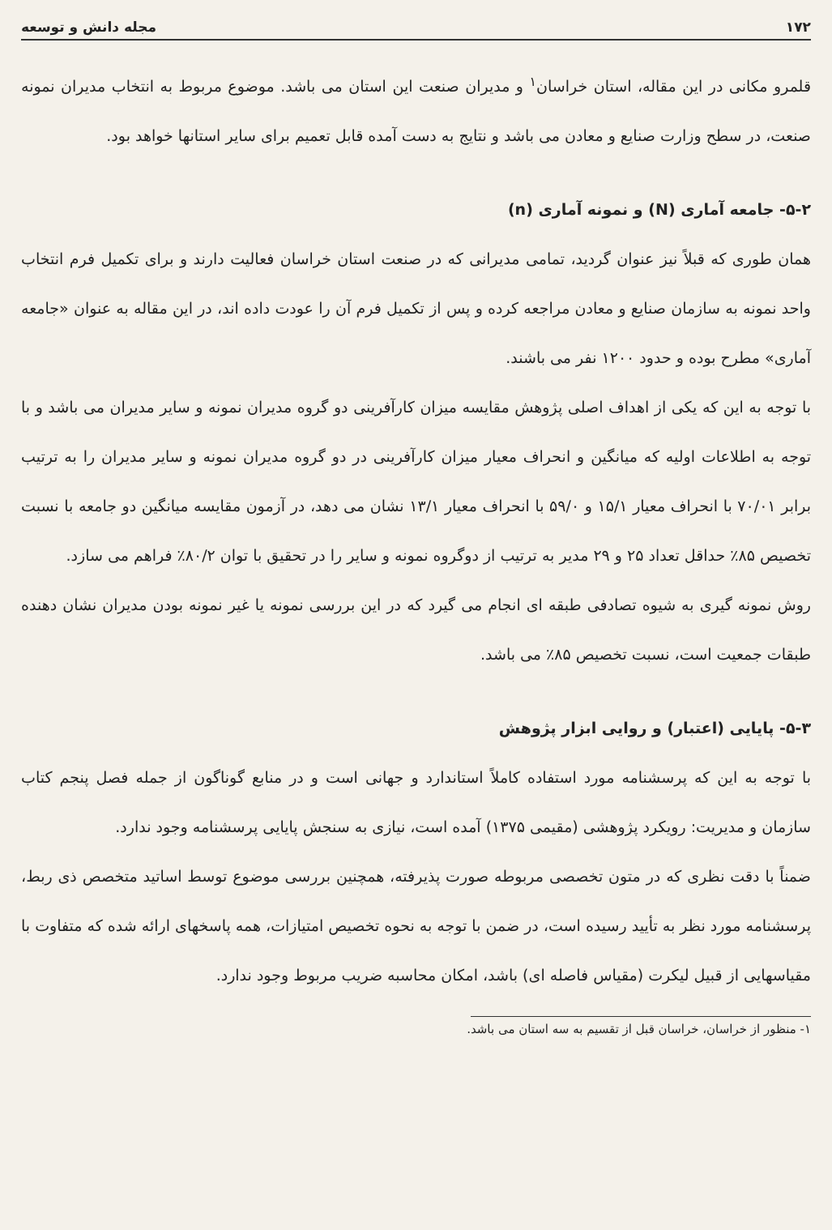۱۷۲ مجله دانش و توسعه
قلمرو مکانی در این مقاله، استان خراسان<sup>۱</sup> و مدیران صنعت این استان می باشد. موضوع مربوط به انتخاب مدیران نمونه صنعت، در سطح وزارت صنایع و معادن می باشد و نتایج به دست آمده قابل تعمیم برای سایر استانها خواهد بود.
۵-۲- جامعه آماری (N) و نمونه آماری (n)
همان طوری که قبلاً نیز عنوان گردید، تمامی مدیرانی که در صنعت استان خراسان فعالیت دارند و برای تکمیل فرم انتخاب واحد نمونه به سازمان صنایع و معادن مراجعه کرده و پس از تکمیل فرم آن را عودت داده اند، در این مقاله به عنوان «جامعه آماری» مطرح بوده و حدود ۱۲۰۰ نفر می باشند.
با توجه به این که یکی از اهداف اصلی پژوهش مقایسه میزان کارآفرینی دو گروه مدیران نمونه و سایر مدیران می باشد و با توجه به اطلاعات اولیه که میانگین و انحراف معیار میزان کارآفرینی در دو گروه مدیران نمونه و سایر مدیران را به ترتیب برابر ۷۰/۰۱ با انحراف معیار ۱۵/۱ و ۵۹/۰ با انحراف معیار ۱۳/۱ نشان می دهد، در آزمون مقایسه میانگین دو جامعه با نسبت تخصیص ۸۵٪ حداقل تعداد ۲۵ و ۲۹ مدیر به ترتیب از دوگروه نمونه و سایر را در تحقیق با توان ۸۰/۲٪ فراهم می سازد.
روش نمونه گیری به شیوه تصادفی طبقه ای انجام می گیرد که در این بررسی نمونه یا غیر نمونه بودن مدیران نشان دهنده طبقات جمعیت است، نسبت تخصیص ۸۵٪ می باشد.
۵-۳- پایایی (اعتبار) و روایی ابزار پژوهش
با توجه به این که پرسشنامه مورد استفاده کاملاً استاندارد و جهانی است و در منابع گوناگون از جمله فصل پنجم کتاب سازمان و مدیریت: رویکرد پژوهشی (مقیمی ۱۳۷۵) آمده است، نیازی به سنجش پایایی پرسشنامه وجود ندارد.
ضمناً با دقت نظری که در متون تخصصی مربوطه صورت پذیرفته، همچنین بررسی موضوع توسط اساتید متخصص ذی ربط، پرسشنامه مورد نظر به تأیید رسیده است، در ضمن با توجه به نحوه تخصیص امتیازات، همه پاسخهای ارائه شده که متفاوت با مقیاسهایی از قبیل لیکرت (مقیاس فاصله ای) باشد، امکان محاسبه ضریب مربوط وجود ندارد.
۱- منظور از خراسان، خراسان قبل از تقسیم به سه استان می باشد.